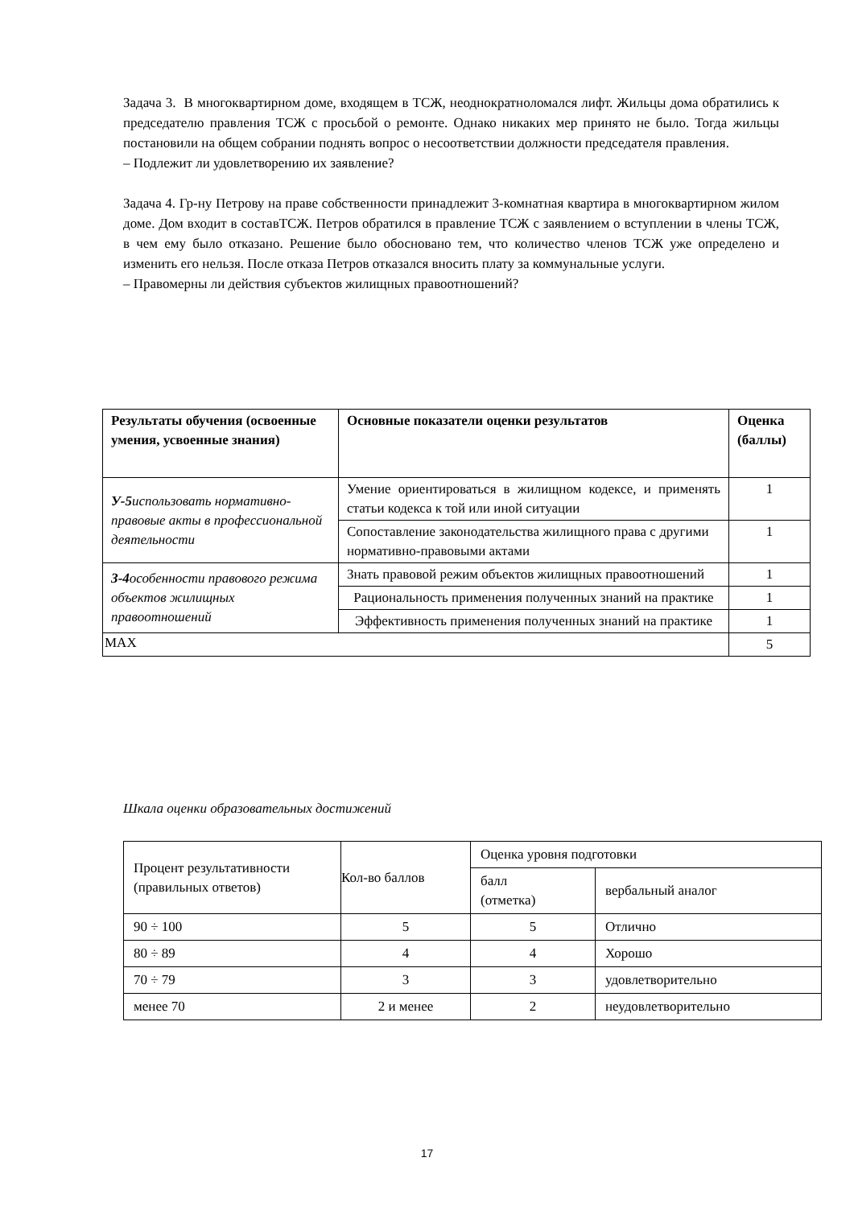Задача 3. В многоквартирном доме, входящем в ТСЖ, неоднократноломался лифт. Жильцы дома обратились к председателю правления ТСЖ с просьбой о ремонте. Однако никаких мер принято не было. Тогда жильцы постановили на общем собрании поднять вопрос о несоответствии должности председателя правления.
– Подлежит ли удовлетворению их заявление?
Задача 4. Гр-ну Петрову на праве собственности принадлежит 3-комнатная квартира в многоквартирном жилом доме. Дом входит в составТСЖ. Петров обратился в правление ТСЖ с заявлением о вступлении в члены ТСЖ, в чем ему было отказано. Решение было обосновано тем, что количество членов ТСЖ уже определено и изменить его нельзя. После отказа Петров отказался вносить плату за коммунальные услуги.
– Правомерны ли действия субъектов жилищных правоотношений?
| Результаты обучения (освоенные умения, усвоенные знания) | Основные показатели оценки результатов | Оценка (баллы) |
| У-5 использовать нормативно-правовые акты в профессиональной деятельности | Умение ориентироваться в жилищном кодексе, и применять статьи кодекса к той или иной ситуации | 1 |
| | Сопоставление законодательства жилищного права с другими нормативно-правовыми актами | 1 |
| З-4 особенности правового режима объектов жилищных правоотношений | Знать правовой режим объектов жилищных правоотношений | 1 |
| | Рациональность применения полученных знаний на практике | 1 |
| | Эффективность применения полученных знаний на практике | 1 |
| MAX | | 5 |
Шкала оценки образовательных достижений
| Процент результативности (правильных ответов) | Кол-во баллов | Оценка уровня подготовки | |
| | | балл (отметка) | вербальный аналог |
| 90 ÷ 100 | 5 | 5 | Отлично |
| 80 ÷ 89 | 4 | 4 | Хорошо |
| 70 ÷ 79 | 3 | 3 | удовлетворительно |
| менее 70 | 2 и менее | 2 | неудовлетворительно |
17